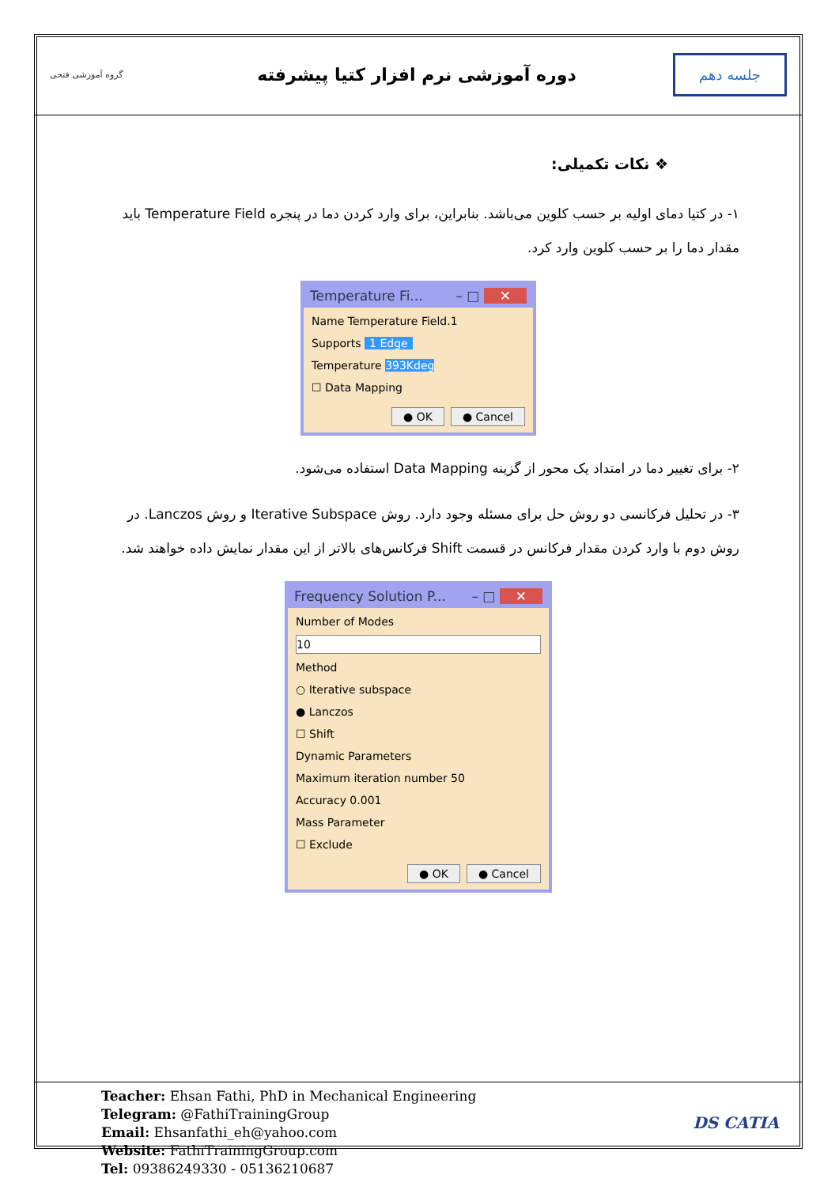گروه آموزشی فتحی
دوره آموزشی نرم افزار کتیا پیشرفته
جلسه دهم
❖ نکات تکمیلی:
۱- در کتیا دمای اولیه بر حسب کلوین می‌باشد. بنابراین، برای وارد کردن دما در پنجره Temperature Field باید مقدار دما را بر حسب کلوین وارد کرد.
Temperature Fi... – □ ✕
Name Temperature Field.1
Supports 1 Edge
Temperature 393Kdeg
☐ Data Mapping
● OK ● Cancel
۲- برای تغییر دما در امتداد یک محور از گزینه Data Mapping استفاده می‌شود.
۳- در تحلیل فرکانسی دو روش حل برای مسئله وجود دارد. روش Iterative Subspace و روش Lanczos. در روش دوم با وارد کردن مقدار فرکانس در قسمت Shift فرکانس‌های بالاتر از این مقدار نمایش داده خواهند شد.
Frequency Solution P... – □ ✕
Number of Modes
10
Method
○ Iterative subspace
● Lanczos
☐ Shift
Dynamic Parameters
Maximum iteration number 50
Accuracy 0.001
Mass Parameter
☐ Exclude
● OK ● Cancel
Teacher: Ehsan Fathi, PhD in Mechanical Engineering
Telegram: @FathiTrainingGroup
Email: Ehsanfathi_eh@yahoo.com
Website: FathiTrainingGroup.com
Tel: 09386249330 - 05136210687
DS CATIA